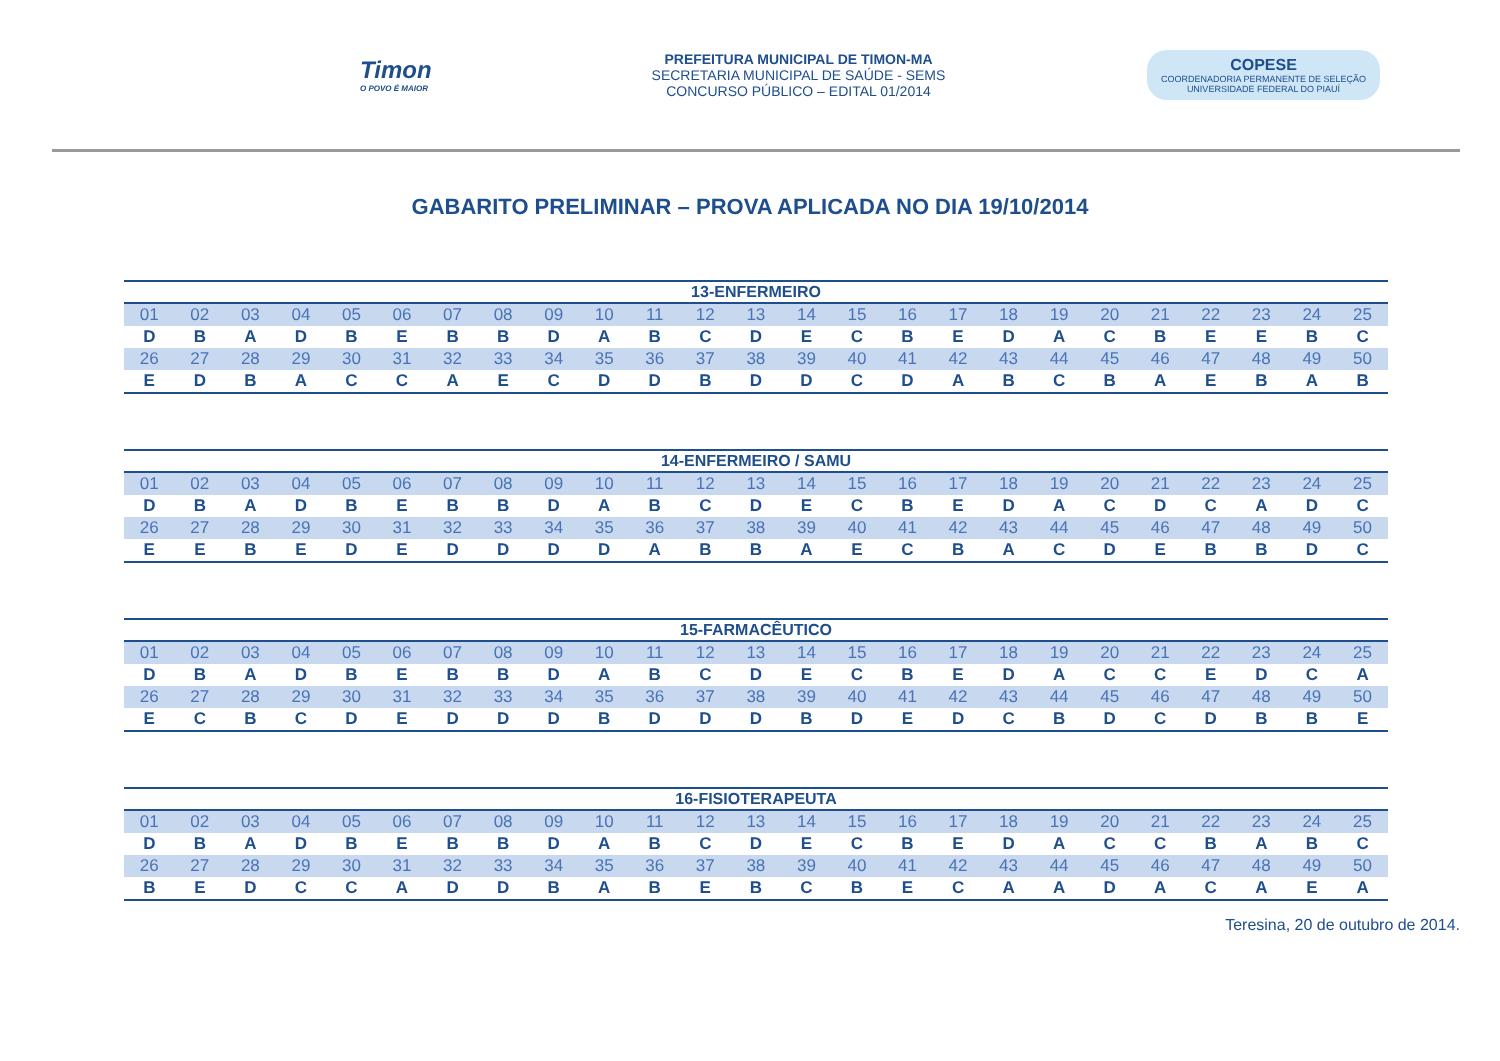Timon
O POVO É MAIOR
PREFEITURA MUNICIPAL DE TIMON-MA
SECRETARIA MUNICIPAL DE SAÚDE - SEMS
CONCURSO PÚBLICO – EDITAL 01/2014
COPESE
COORDENADORIA PERMANENTE DE SELEÇÃO
UNIVERSIDADE FEDERAL DO PIAUÍ
GABARITO PRELIMINAR – PROVA APLICADA NO DIA 19/10/2014
| 13-ENFERMEIRO | | | | | | | | | | | | | | | | | | | | | | | | |
| --- | --- | --- | --- | --- | --- | --- | --- | --- | --- | --- | --- | --- | --- | --- | --- | --- | --- | --- | --- | --- | --- | --- | --- | --- |
| 01 | 02 | 03 | 04 | 05 | 06 | 07 | 08 | 09 | 10 | 11 | 12 | 13 | 14 | 15 | 16 | 17 | 18 | 19 | 20 | 21 | 22 | 23 | 24 | 25 |
| D | B | A | D | B | E | B | B | D | A | B | C | D | E | C | B | E | D | A | C | B | E | E | B | C |
| 26 | 27 | 28 | 29 | 30 | 31 | 32 | 33 | 34 | 35 | 36 | 37 | 38 | 39 | 40 | 41 | 42 | 43 | 44 | 45 | 46 | 47 | 48 | 49 | 50 |
| E | D | B | A | C | C | A | E | C | D | D | B | D | D | C | D | A | B | C | B | A | E | B | A | B |
| 14-ENFERMEIRO / SAMU | | | | | | | | | | | | | | | | | | | | | | | | |
| --- | --- | --- | --- | --- | --- | --- | --- | --- | --- | --- | --- | --- | --- | --- | --- | --- | --- | --- | --- | --- | --- | --- | --- | --- |
| 01 | 02 | 03 | 04 | 05 | 06 | 07 | 08 | 09 | 10 | 11 | 12 | 13 | 14 | 15 | 16 | 17 | 18 | 19 | 20 | 21 | 22 | 23 | 24 | 25 |
| D | B | A | D | B | E | B | B | D | A | B | C | D | E | C | B | E | D | A | C | D | C | A | D | C |
| 26 | 27 | 28 | 29 | 30 | 31 | 32 | 33 | 34 | 35 | 36 | 37 | 38 | 39 | 40 | 41 | 42 | 43 | 44 | 45 | 46 | 47 | 48 | 49 | 50 |
| E | E | B | E | D | E | D | D | D | D | A | B | B | A | E | C | B | A | C | D | E | B | B | D | C |
| 15-FARMACÊUTICO | | | | | | | | | | | | | | | | | | | | | | | | |
| --- | --- | --- | --- | --- | --- | --- | --- | --- | --- | --- | --- | --- | --- | --- | --- | --- | --- | --- | --- | --- | --- | --- | --- | --- |
| 01 | 02 | 03 | 04 | 05 | 06 | 07 | 08 | 09 | 10 | 11 | 12 | 13 | 14 | 15 | 16 | 17 | 18 | 19 | 20 | 21 | 22 | 23 | 24 | 25 |
| D | B | A | D | B | E | B | B | D | A | B | C | D | E | C | B | E | D | A | C | C | E | D | C | A |
| 26 | 27 | 28 | 29 | 30 | 31 | 32 | 33 | 34 | 35 | 36 | 37 | 38 | 39 | 40 | 41 | 42 | 43 | 44 | 45 | 46 | 47 | 48 | 49 | 50 |
| E | C | B | C | D | E | D | D | D | B | D | D | D | B | D | E | D | C | B | D | C | D | B | B | E |
| 16-FISIOTERAPEUTA | | | | | | | | | | | | | | | | | | | | | | | | |
| --- | --- | --- | --- | --- | --- | --- | --- | --- | --- | --- | --- | --- | --- | --- | --- | --- | --- | --- | --- | --- | --- | --- | --- | --- |
| 01 | 02 | 03 | 04 | 05 | 06 | 07 | 08 | 09 | 10 | 11 | 12 | 13 | 14 | 15 | 16 | 17 | 18 | 19 | 20 | 21 | 22 | 23 | 24 | 25 |
| D | B | A | D | B | E | B | B | D | A | B | C | D | E | C | B | E | D | A | C | C | B | A | B | C |
| 26 | 27 | 28 | 29 | 30 | 31 | 32 | 33 | 34 | 35 | 36 | 37 | 38 | 39 | 40 | 41 | 42 | 43 | 44 | 45 | 46 | 47 | 48 | 49 | 50 |
| B | E | D | C | C | A | D | D | B | A | B | E | B | C | B | E | C | A | A | D | A | C | A | E | A |
Teresina, 20 de outubro de 2014.